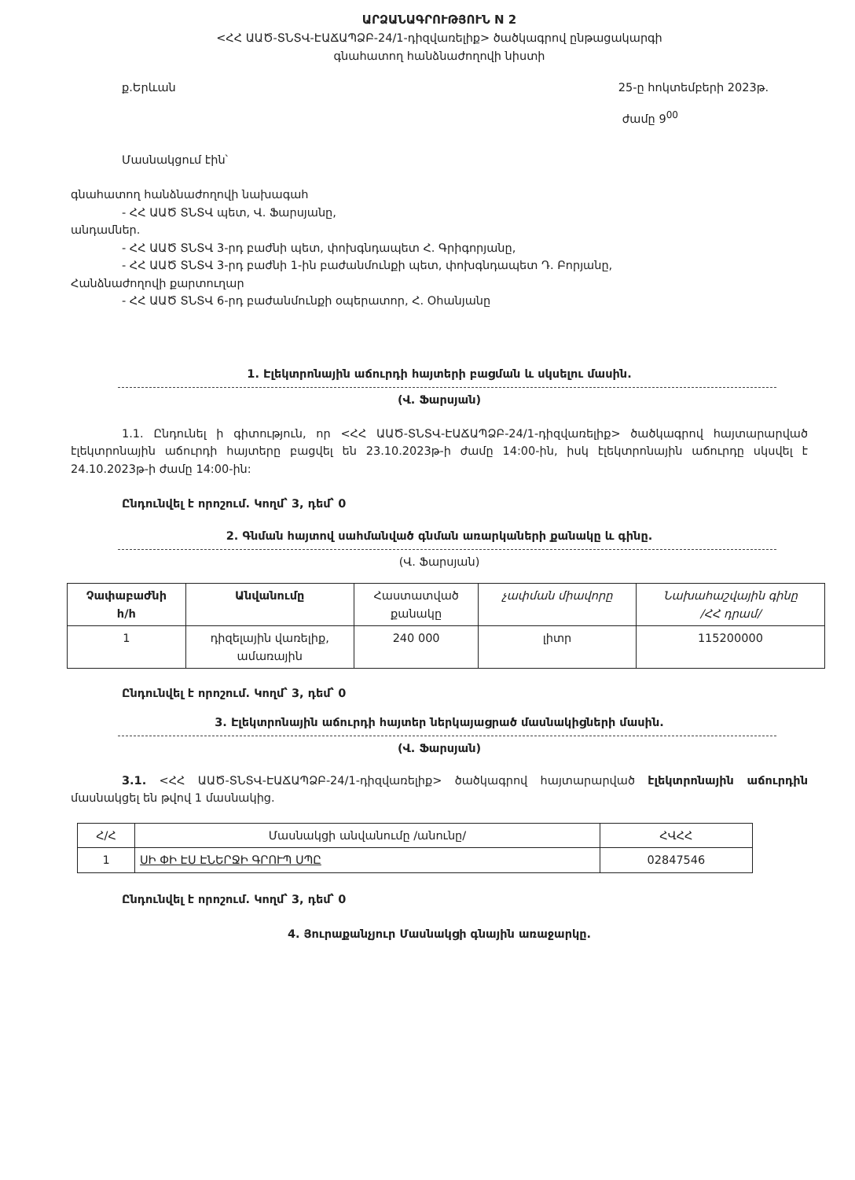ԱՐՁԱՆԱԳՐՈՒԹՅՈՒՆ N 2
<ՀՀ ԱԱԾ-ՏՆՏՎ-ԷԱՃԱՊՁԲ-24/1-դիզվառելիք> ծածկագրով ընթացակարգի
գնահատող հանձնաժողովի նիստի
ք.Երևան 25-ը հոկտեմբերի 2023թ.
ժամը 9<sup>00</sup>
Մասնակցում էին՝
գնահատող հանձնաժողովի նախագահ
- ՀՀ ԱԱԾ ՏՆՏՎ պետ, Վ. Ֆարսյանը,
անդամներ.
- ՀՀ ԱԱԾ ՏՆՏՎ 3-րդ բաժնի պետ, փոխգնդապետ Հ. Գրիգորյանը,
- ՀՀ ԱԱԾ ՏՆՏՎ 3-րդ բաժնի 1-ին բաժանմունքի պետ, փոխգնդապետ Դ. Բորյանը,
Հանձնաժողովի քարտուղար
- ՀՀ ԱԱԾ ՏՆՏՎ 6-րդ բաժանմունքի օպերատոր, Հ. Օհանյանը
1. Էլեկտրոնային աճուրդի հայտերի բացման և սկսելու մասին.
(Վ. Ֆարսյան)
1.1. Ընդունել ի գիտություն, որ <ՀՀ ԱԱԾ-ՏՆՏՎ-ԷԱՃԱՊՁԲ-24/1-դիզվառելիք> ծածկագրով հայտարարված էլեկտրոնային աճուրդի հայտերը բացվել են 23.10.2023թ-ի ժամը 14:00-ին, իսկ էլեկտրոնային աճուրդը սկսվել է 24.10.2023թ-ի ժամը 14:00-ին:
Ընդունվել է որոշում. Կողմ՝ 3, դեմ՝ 0
2. Գնման հայտով սահմանված գնման առարկաների քանակը և գինը.
(Վ. Ֆարսյան)
| Չափաբաժնի հ/հ | Անվանումը | Հաստատված քանակը | չափման միավորը | Նախահաշվային գինը /ՀՀ դրամ/ |
| --- | --- | --- | --- | --- |
| 1 | դիզելային վառելիք, ամառային | 240 000 | լիտր | 115200000 |
Ընդունվել է որոշում. Կողմ՝ 3, դեմ՝ 0
3. Էլեկտրոնային աճուրդի հայտեր ներկայացրած մասնակիցների մասին.
(Վ. Ֆարսյան)
3.1. <ՀՀ ԱԱԾ-ՏՆՏՎ-ԷԱՃԱՊՁԲ-24/1-դիզվառելիք> ծածկագրով հայտարարված էլեկտրոնային աճուրդին մասնակցել են թվով 1 մասնակից.
| Հ/Հ | Մասնակցի անվանումը /անունը/ | ՀՎՀՀ |
| 1 | ՍԻ ՓԻ ԷՍ ԷՆԵՐՋԻ ԳՐՈՒՊ ՍՊԸ | 02847546 |
Ընդունվել է որոշում. Կողմ՝ 3, դեմ՝ 0
4. Յուրաքանչյուր Մասնակցի գնային առաջարկը.